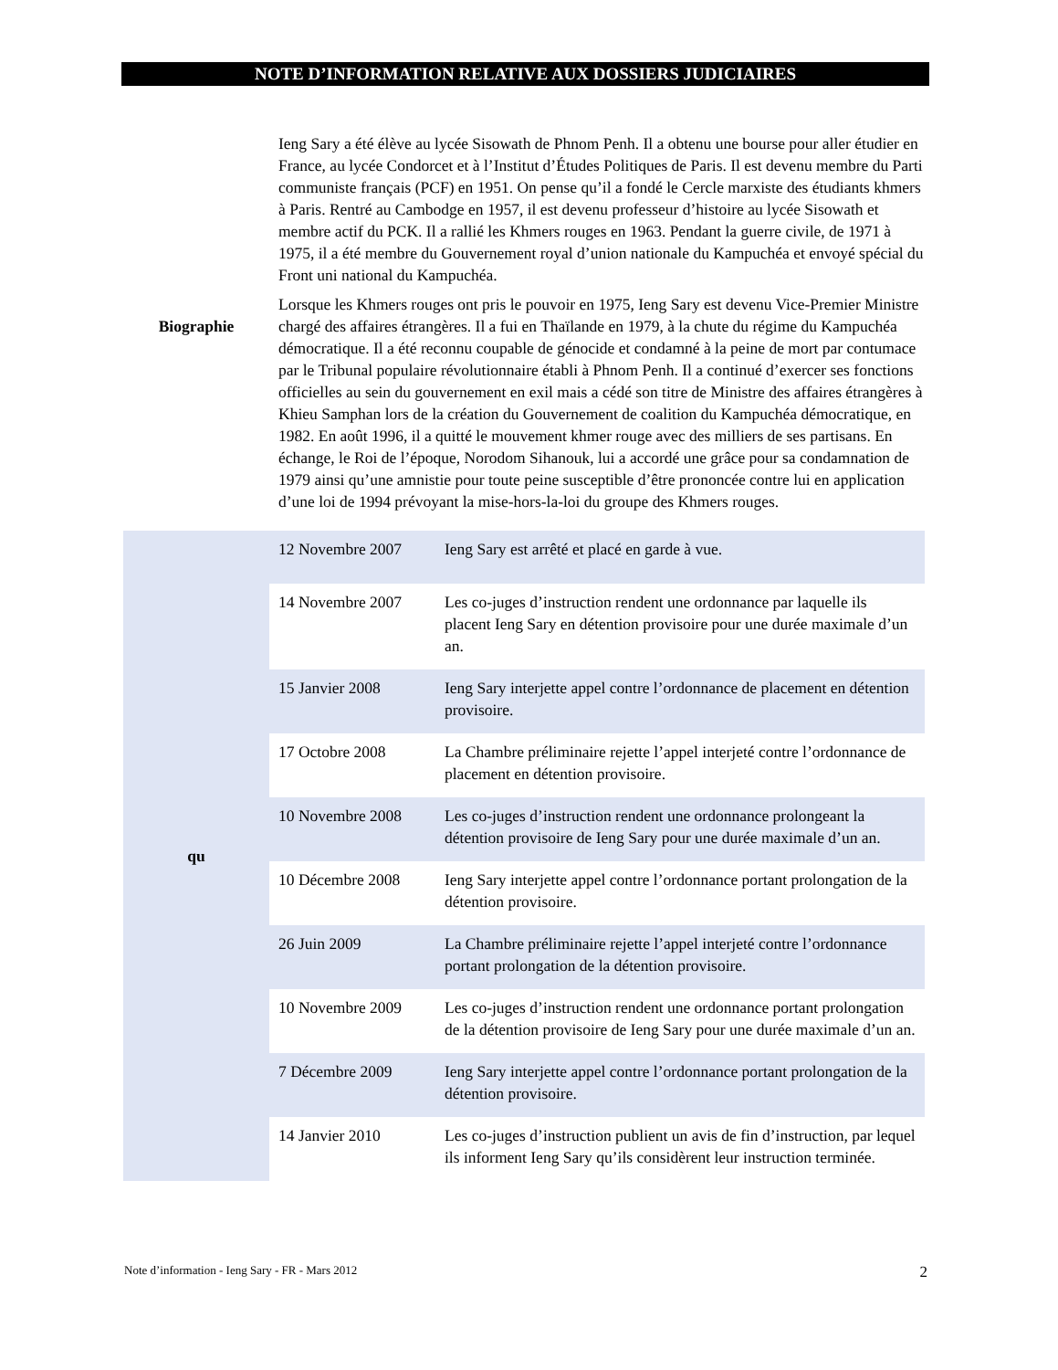NOTE D’INFORMATION RELATIVE AUX DOSSIERS JUDICIAIRES
| Biographie | Ieng Sary a été élève au lycée Sisowath de Phnom Penh. Il a obtenu une bourse pour aller étudier en France, au lycée Condorcet et à l’Institut d’Études Politiques de Paris. Il est devenu membre du Parti communiste français (PCF) en 1951. On pense qu’il a fondé le Cercle marxiste des étudiants khmers à Paris. Rentré au Cambodge en 1957, il est devenu professeur d’histoire au lycée Sisowath et membre actif du PCK. Il a rallié les Khmers rouges en 1963. Pendant la guerre civile, de 1971 à 1975, il a été membre du Gouvernement royal d’union nationale du Kampuchéa et envoyé spécial du Front uni national du Kampuchéa. Lorsque les Khmers rouges ont pris le pouvoir en 1975, Ieng Sary est devenu Vice-Premier Ministre chargé des affaires étrangères. Il a fui en Thaïlande en 1979, à la chute du régime du Kampuchéa démocratique. Il a été reconnu coupable de génocide et condamné à la peine de mort par contumace par le Tribunal populaire révolutionnaire établi à Phnom Penh. Il a continué d’exercer ses fonctions officielles au sein du gouvernement en exil mais a cédé son titre de Ministre des affaires étrangères à Khieu Samphan lors de la création du Gouvernement de coalition du Kampuchéa démocratique, en 1982. En août 1996, il a quitté le mouvement khmer rouge avec des milliers de ses partisans. En échange, le Roi de l’époque, Norodom Sihanouk, lui a accordé une grâce pour sa condamnation de 1979 ainsi qu’une amnistie pour toute peine susceptible d’être prononcée contre lui en application d’une loi de 1994 prévoyant la mise-hors-la-loi du groupe des Khmers rouges. |
| qu | 12 Novembre 2007 | Ieng Sary est arrêté et placé en garde à vue. |
| | 14 Novembre 2007 | Les co-juges d’instruction rendent une ordonnance par laquelle ils placent Ieng Sary en détention provisoire pour une durée maximale d’un an. |
| | 15 Janvier 2008 | Ieng Sary interjette appel contre l’ordonnance de placement en détention provisoire. |
| | 17 Octobre 2008 | La Chambre préliminaire rejette l’appel interjeté contre l’ordonnance de placement en détention provisoire. |
| | 10 Novembre 2008 | Les co-juges d’instruction rendent une ordonnance prolongeant la détention provisoire de Ieng Sary pour une durée maximale d’un an. |
| | 10 Décembre 2008 | Ieng Sary interjette appel contre l’ordonnance portant prolongation de la détention provisoire. |
| | 26 Juin 2009 | La Chambre préliminaire rejette l’appel interjeté contre l’ordonnance portant prolongation de la détention provisoire. |
| | 10 Novembre 2009 | Les co-juges d’instruction rendent une ordonnance portant prolongation de la détention provisoire de Ieng Sary pour une durée maximale d’un an. |
| | 7 Décembre 2009 | Ieng Sary interjette appel contre l’ordonnance portant prolongation de la détention provisoire. |
| | 14 Janvier 2010 | Les co-juges d’instruction publient un avis de fin d’instruction, par lequel ils informent Ieng Sary qu’ils considèrent leur instruction terminée. |
Note d’information - Ieng Sary - FR - Mars 2012 2